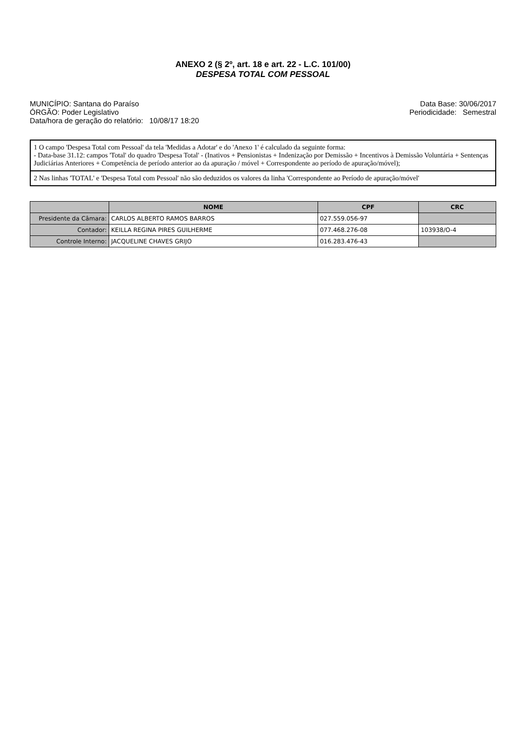ANEXO 2 (§ 2º, art. 18 e art. 22 - L.C. 101/00)
DESPESA TOTAL COM PESSOAL
MUNICÍPIO: Santana do Paraíso
ÓRGÃO: Poder Legislativo
Data/hora de geração do relatório: 10/08/17 18:20
Data Base: 30/06/2017
Periodicidade: Semestral
1 O campo 'Despesa Total com Pessoal' da tela 'Medidas a Adotar' e do 'Anexo 1' é calculado da seguinte forma:
- Data-base 31.12: campos 'Total' do quadro 'Despesa Total' - (Inativos + Pensionistas + Indenização por Demissão + Incentivos à Demissão Voluntária + Sentenças Judiciárias Anteriores + Competência de período anterior ao da apuração / móvel + Correspondente ao período de apuração/móvel);
2 Nas linhas 'TOTAL' e 'Despesa Total com Pessoal' não são deduzidos os valores da linha 'Correspondente ao Período de apuração/móvel'
| | NOME | CPF | CRC |
| --- | --- | --- | --- |
| Presidente da Câmara: | CARLOS ALBERTO RAMOS BARROS | 027.559.056-97 | |
| Contador: | KEILLA REGINA PIRES GUILHERME | 077.468.276-08 | 103938/O-4 |
| Controle Interno: | JACQUELINE CHAVES GRIJO | 016.283.476-43 | |